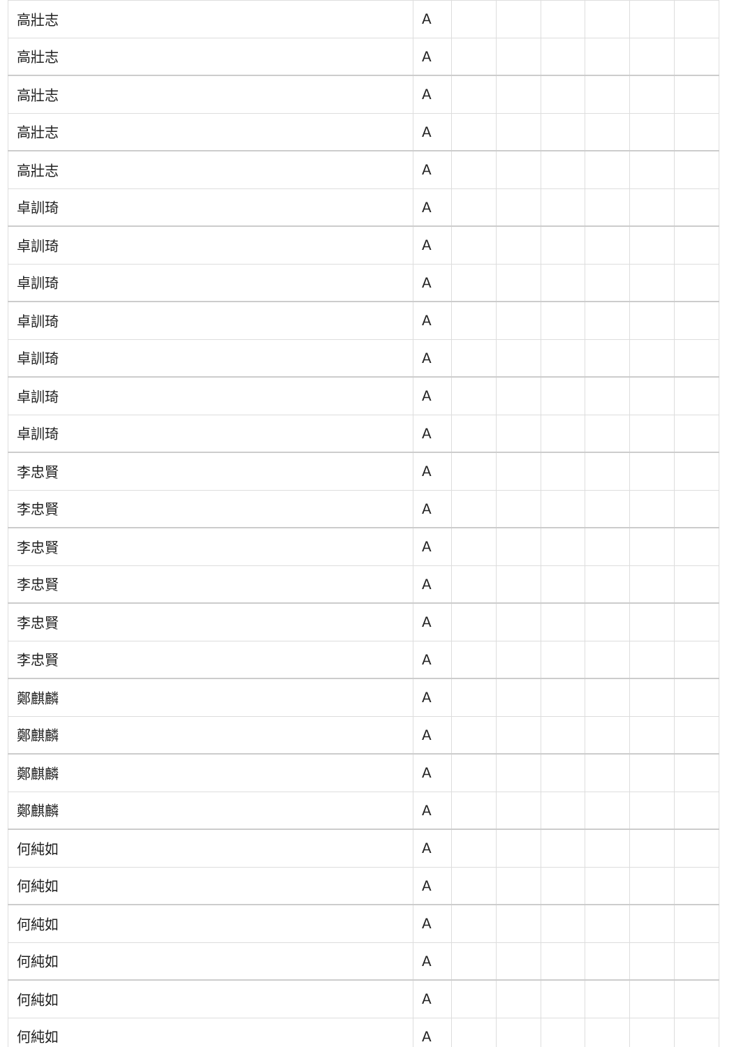| 高壯志 | A | | | | | | |
| 高壯志 | A | | | | | | |
| 高壯志 | A | | | | | | |
| 高壯志 | A | | | | | | |
| 高壯志 | A | | | | | | |
| 卓訓琦 | A | | | | | | |
| 卓訓琦 | A | | | | | | |
| 卓訓琦 | A | | | | | | |
| 卓訓琦 | A | | | | | | |
| 卓訓琦 | A | | | | | | |
| 卓訓琦 | A | | | | | | |
| 卓訓琦 | A | | | | | | |
| 李忠賢 | A | | | | | | |
| 李忠賢 | A | | | | | | |
| 李忠賢 | A | | | | | | |
| 李忠賢 | A | | | | | | |
| 李忠賢 | A | | | | | | |
| 李忠賢 | A | | | | | | |
| 鄭麒麟 | A | | | | | | |
| 鄭麒麟 | A | | | | | | |
| 鄭麒麟 | A | | | | | | |
| 鄭麒麟 | A | | | | | | |
| 何純如 | A | | | | | | |
| 何純如 | A | | | | | | |
| 何純如 | A | | | | | | |
| 何純如 | A | | | | | | |
| 何純如 | A | | | | | | |
| 何純如 | A | | | | | | |